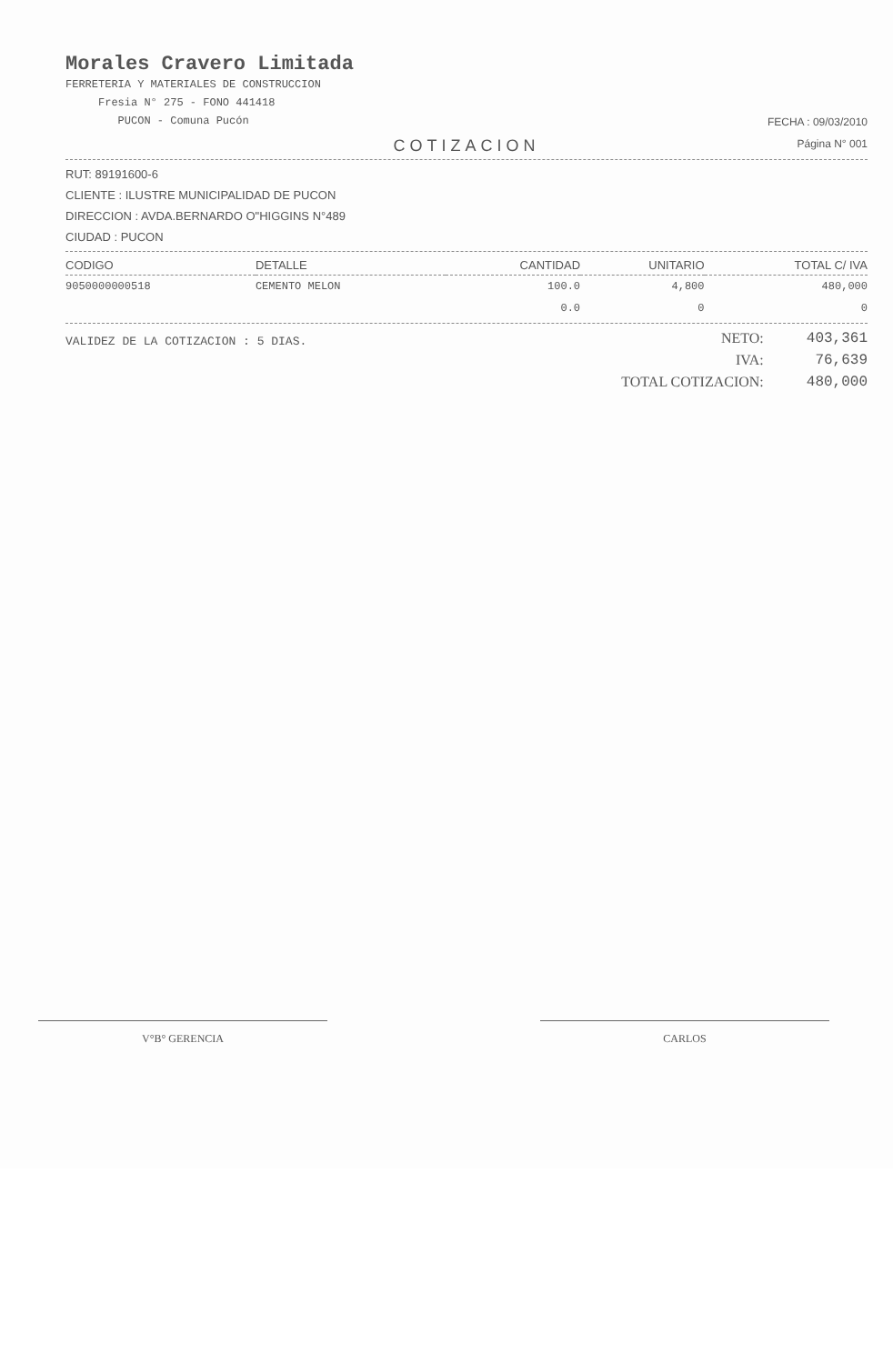Morales Cravero Limitada
FERRETERIA Y MATERIALES DE CONSTRUCCION
Fresia N° 275 - FONO 441418
PUCON - Comuna Pucón
FECHA : 09/03/2010
Página N° 001
COTIZACION
RUT: 89191600-6
CLIENTE : ILUSTRE MUNICIPALIDAD DE PUCON
DIRECCION : AVDA.BERNARDO O"HIGGINS N°489
CIUDAD : PUCON
| CODIGO | DETALLE | CANTIDAD | UNITARIO | TOTAL C/ IVA |
| --- | --- | --- | --- | --- |
| 9050000000518 | CEMENTO MELON | 100.0 | 4,800 | 480,000 |
| | | 0.0 | 0 | 0 |
VALIDEZ DE LA COTIZACION : 5 DIAS.
| NETO: | 403,361 |
| IVA: | 76,639 |
| TOTAL COTIZACION: | 480,000 |
V°B° GERENCIA CARLOS